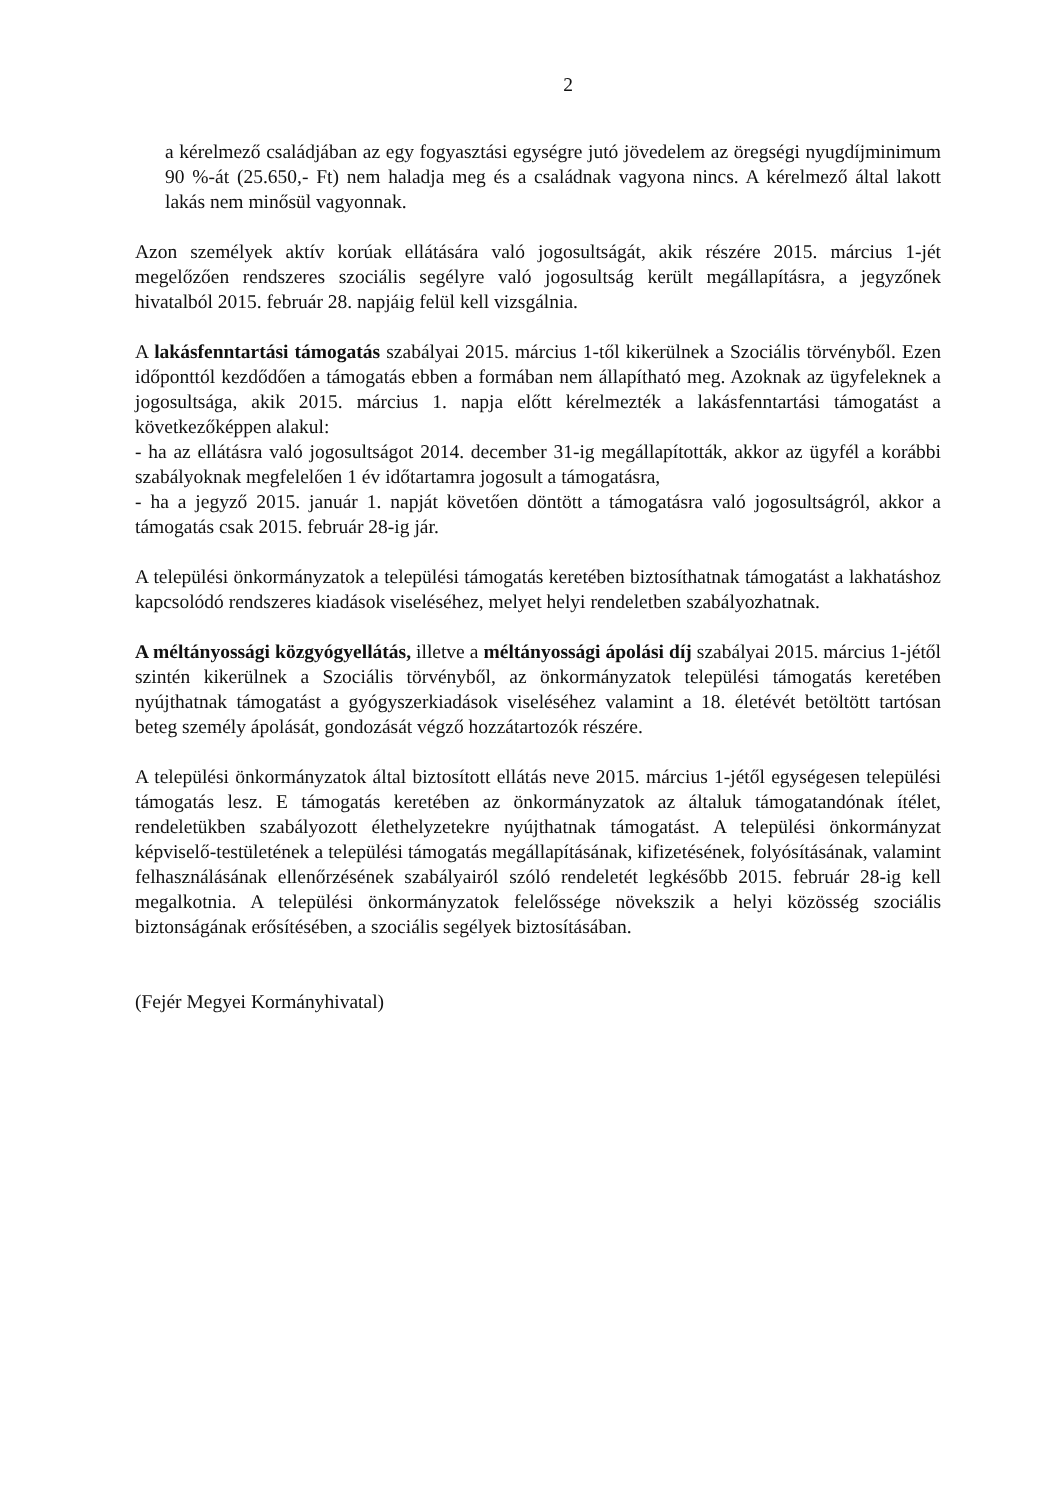2
a kérelmező családjában az egy fogyasztási egységre jutó jövedelem az öregségi nyugdíjminimum 90 %-át (25.650,- Ft) nem haladja meg és a családnak vagyona nincs. A kérelmező által lakott lakás nem minősül vagyonnak.
Azon személyek aktív korúak ellátására való jogosultságát, akik részére 2015. március 1-jét megelőzően rendszeres szociális segélyre való jogosultság került megállapításra, a jegyzőnek hivatalból 2015. február 28. napjáig felül kell vizsgálnia.
A lakásfenntartási támogatás szabályai 2015. március 1-től kikerülnek a Szociális törvényből. Ezen időponttól kezdődően a támogatás ebben a formában nem állapítható meg. Azoknak az ügyfeleknek a jogosultsága, akik 2015. március 1. napja előtt kérelmezték a lakásfenntartási támogatást a következőképpen alakul:
- ha az ellátásra való jogosultságot 2014. december 31-ig megállapították, akkor az ügyfél a korábbi szabályoknak megfelelően 1 év időtartamra jogosult a támogatásra,
- ha a jegyző 2015. január 1. napját követően döntött a támogatásra való jogosultságról, akkor a támogatás csak 2015. február 28-ig jár.
A települési önkormányzatok a települési támogatás keretében biztosíthatnak támogatást a lakhatáshoz kapcsolódó rendszeres kiadások viseléséhez, melyet helyi rendeletben szabályozhatnak.
A méltányossági közgyógyellátás, illetve a méltányossági ápolási díj szabályai 2015. március 1-jétől szintén kikerülnek a Szociális törvényből, az önkormányzatok települési támogatás keretében nyújthatnak támogatást a gyógyszerkiadások viseléséhez valamint a 18. életévét betöltött tartósan beteg személy ápolását, gondozását végző hozzátartozók részére.
A települési önkormányzatok által biztosított ellátás neve 2015. március 1-jétől egységesen települési támogatás lesz. E támogatás keretében az önkormányzatok az általuk támogatandónak ítélet, rendeletükben szabályozott élethelyzetekre nyújthatnak támogatást. A települési önkormányzat képviselő-testületének a települési támogatás megállapításának, kifizetésének, folyósításának, valamint felhasználásának ellenőrzésének szabályairól szóló rendeletét legkésőbb 2015. február 28-ig kell megalkotnia. A települési önkormányzatok felelőssége növekszik a helyi közösség szociális biztonságának erősítésében, a szociális segélyek biztosításában.
(Fejér Megyei Kormányhivatal)